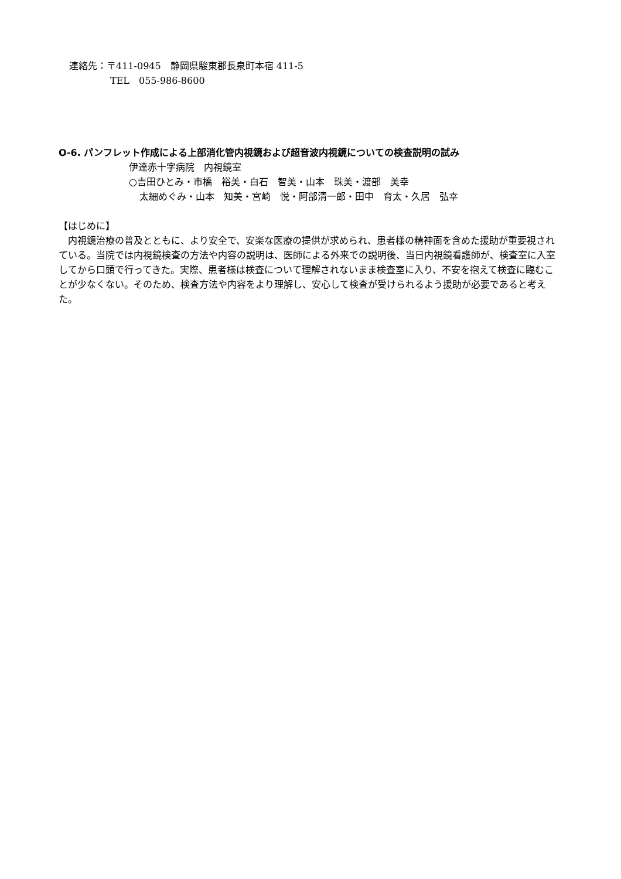連絡先：〒411-0945　静岡県駿東郡長泉町本宿 411-5
TEL　055-986-8600
O-6. パンフレット作成による上部消化管内視鏡および超音波内視鏡についての検査説明の試み
伊達赤十字病院　内視鏡室
○吉田ひとみ・市橋　裕美・白石　智美・山本　珠美・渡部　美幸
太細めぐみ・山本　知美・宮崎　悦・阿部清一郎・田中　育太・久居　弘幸
【はじめに】
内視鏡治療の普及とともに、より安全で、安楽な医療の提供が求められ、患者様の精神面を含めた援助が重要視されている。当院では内視鏡検査の方法や内容の説明は、医師による外来での説明後、当日内視鏡看護師が、検査室に入室してから口頭で行ってきた。実際、患者様は検査について理解されないまま検査室に入り、不安を抱えて検査に臨むことが少なくない。そのため、検査方法や内容をより理解し、安心して検査が受けられるよう援助が必要であると考えた。